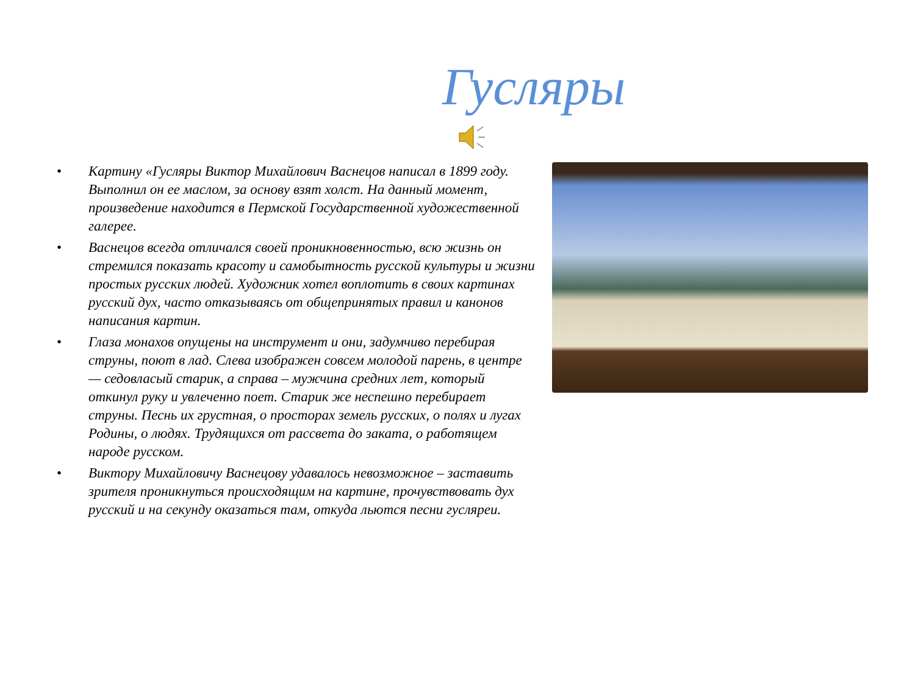Гусляры
• Картину «Гусляры Виктор Михайлович Васнецов написал в 1899 году. Выполнил он ее маслом, за основу взят холст. На данный момент, произведение находится в Пермской Государственной художественной галерее.
• Васнецов всегда отличался своей проникновенностью, всю жизнь он стремился показать красоту и самобытность русской культуры и жизни простых русских людей. Художник хотел воплотить в своих картинах русский дух, часто отказываясь от общепринятых правил и канонов написания картин.
• Глаза монахов опущены на инструмент и они, задумчиво перебирая струны, поют в лад. Слева изображен совсем молодой парень, в центре — седовласый старик, а справа – мужчина средних лет, который откинул руку и увлеченно поет. Старик же неспешно перебирает струны. Песнь их грустная, о просторах земель русских, о полях и лугах Родины, о людях. Трудящихся от рассвета до заката, о работящем народе русском.
• Виктору Михайловичу Васнецову удавалось невозможное – заставить зрителя проникнуться происходящим на картине, прочувствовать дух русский и на секунду оказаться там, откуда льются песни гусляреи.